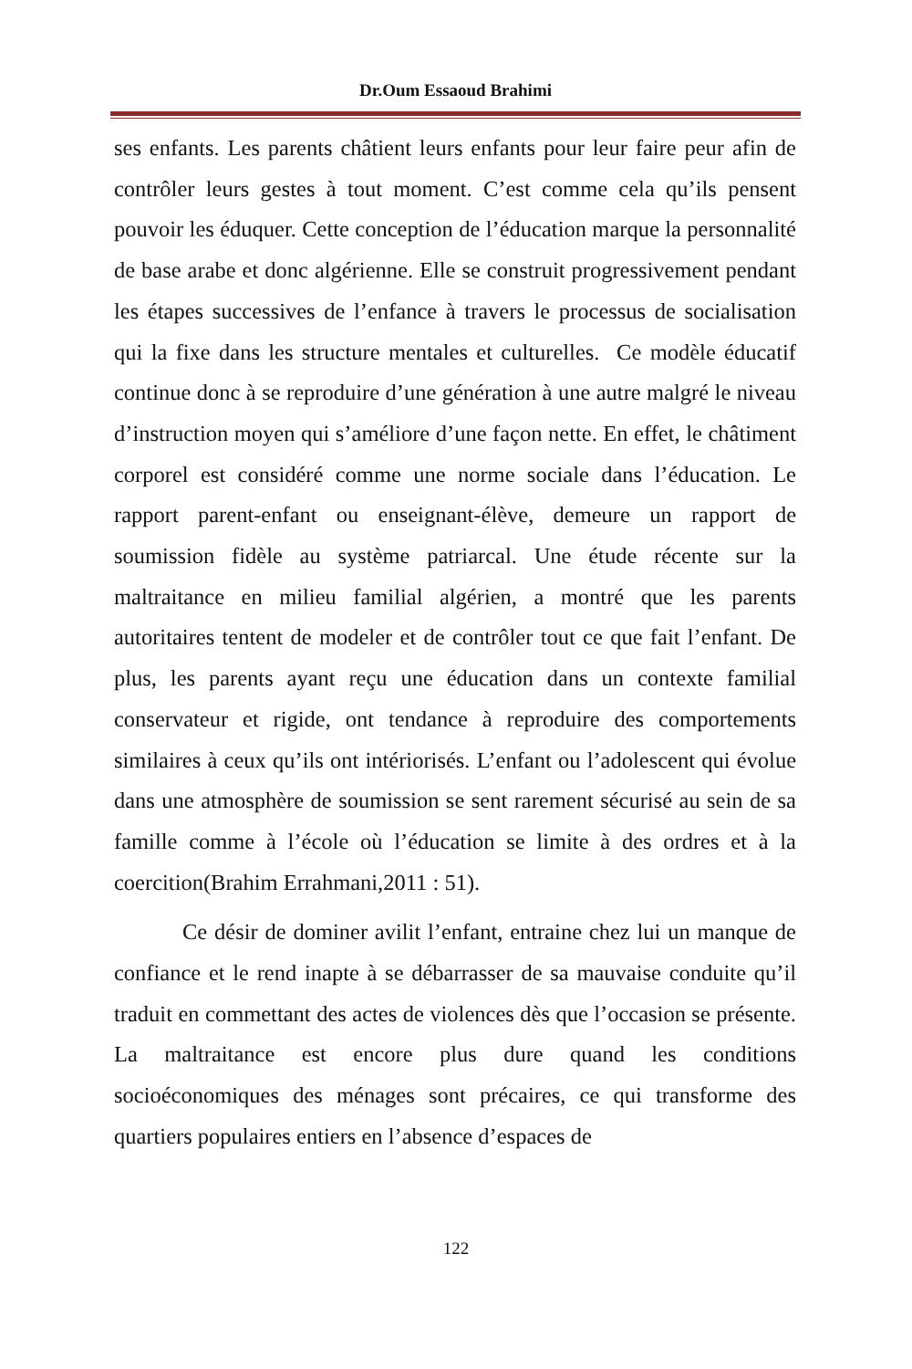Dr.Oum Essaoud Brahimi
ses enfants. Les parents châtient leurs enfants pour leur faire peur afin de contrôler leurs gestes à tout moment. C’est comme cela qu’ils pensent pouvoir les éduquer. Cette conception de l’éducation marque la personnalité de base arabe et donc algérienne. Elle se construit progressivement pendant les étapes successives de l’enfance à travers le processus de socialisation qui la fixe dans les structure mentales et culturelles. Ce modèle éducatif continue donc à se reproduire d’une génération à une autre malgré le niveau d’instruction moyen qui s’améliore d’une façon nette. En effet, le châtiment corporel est considéré comme une norme sociale dans l’éducation. Le rapport parent-enfant ou enseignant-élève, demeure un rapport de soumission fidèle au système patriarcal. Une étude récente sur la maltraitance en milieu familial algérien, a montré que les parents autoritaires tentent de modeler et de contrôler tout ce que fait l’enfant. De plus, les parents ayant reçu une éducation dans un contexte familial conservateur et rigide, ont tendance à reproduire des comportements similaires à ceux qu’ils ont intériorisés. L’enfant ou l’adolescent qui évolue dans une atmosphère de soumission se sent rarement sécurisé au sein de sa famille comme à l’école où l’éducation se limite à des ordres et à la coercition(Brahim Errahmani,2011 : 51).
Ce désir de dominer avilit l’enfant, entraine chez lui un manque de confiance et le rend inapte à se débarrasser de sa mauvaise conduite qu’il traduit en commettant des actes de violences dès que l’occasion se présente. La maltraitance est encore plus dure quand les conditions socioéconomiques des ménages sont précaires, ce qui transforme des quartiers populaires entiers en l’absence d’espaces de
122